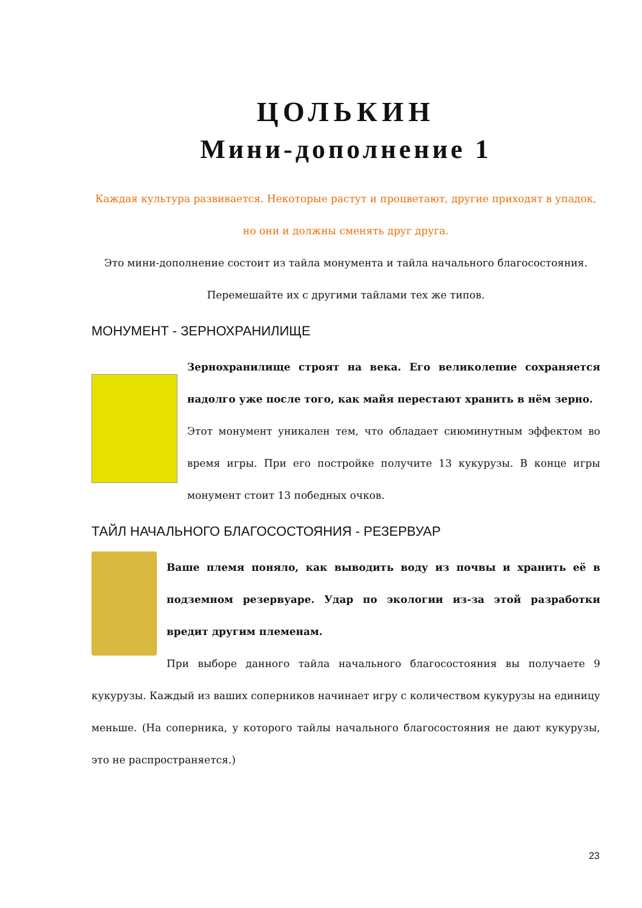ЦОЛЬКИН
Мини-дополнение 1
Каждая культура развивается. Некоторые растут и процветают, другие приходят в упадок, но они и должны сменять друг друга.
Это мини-дополнение состоит из тайла монумента и тайла начального благосостояния.
Перемешайте их с другими тайлами тех же типов.
МОНУМЕНТ - ЗЕРНОХРАНИЛИЩЕ
Зернохранилище строят на века. Его великолепие сохраняется надолго уже после того, как майя перестают хранить в нём зерно.
Этот монумент уникален тем, что обладает сиюминутным эффектом во время игры. При его постройке получите 13 кукурузы. В конце игры монумент стоит 13 победных очков.
ТАЙЛ НАЧАЛЬНОГО БЛАГОСОСТОЯНИЯ - РЕЗЕРВУАР
Ваше племя поняло, как выводить воду из почвы и хранить её в подземном резервуаре. Удар по экологии из-за этой разработки вредит другим племенам.
При выборе данного тайла начального благосостояния вы получаете 9 кукурузы. Каждый из ваших соперников начинает игру с количеством кукурузы на единицу меньше. (На соперника, у которого тайлы начального благосостояния не дают кукурузы, это не распространяется.)
23